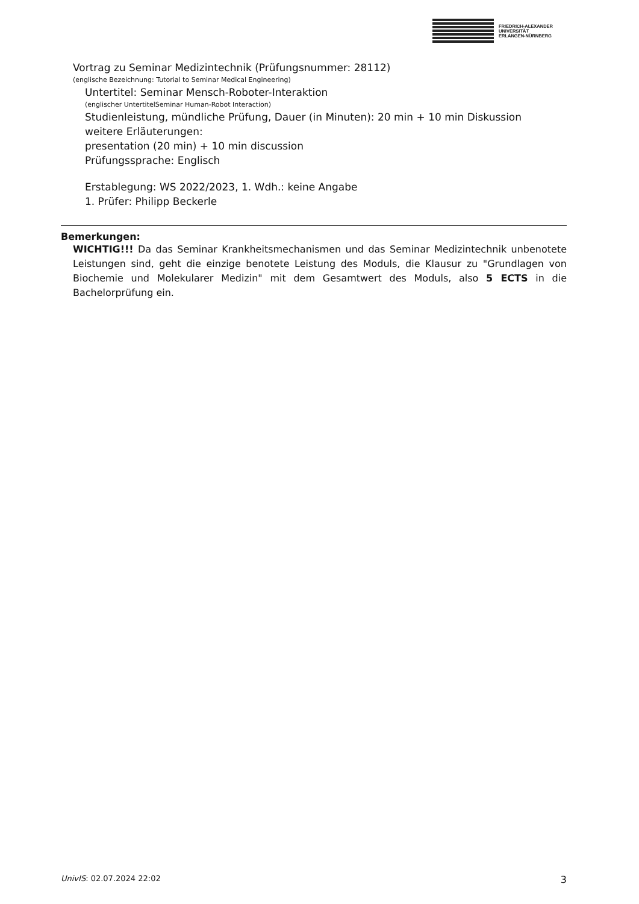FRIEDRICH-ALEXANDER
UNIVERSITÄT
ERLANGEN-NÜRNBERG
Vortrag zu Seminar Medizintechnik (Prüfungsnummer: 28112)
(englische Bezeichnung: Tutorial to Seminar Medical Engineering)
Untertitel: Seminar Mensch-Roboter-Interaktion
(englischer UntertitelSeminar Human-Robot Interaction)
Studienleistung, mündliche Prüfung, Dauer (in Minuten): 20 min + 10 min Diskussion
weitere Erläuterungen:
presentation (20 min) + 10 min discussion
Prüfungssprache: Englisch
Erstablegung: WS 2022/2023, 1. Wdh.: keine Angabe
1. Prüfer: Philipp Beckerle
Bemerkungen:
WICHTIG!!! Da das Seminar Krankheitsmechanismen und das Seminar Medizintechnik unbenotete Leistungen sind, geht die einzige benotete Leistung des Moduls, die Klausur zu "Grundlagen von Biochemie und Molekularer Medizin" mit dem Gesamtwert des Moduls, also 5 ECTS in die Bachelorprüfung ein.
UnivIS: 02.07.2024 22:02 3